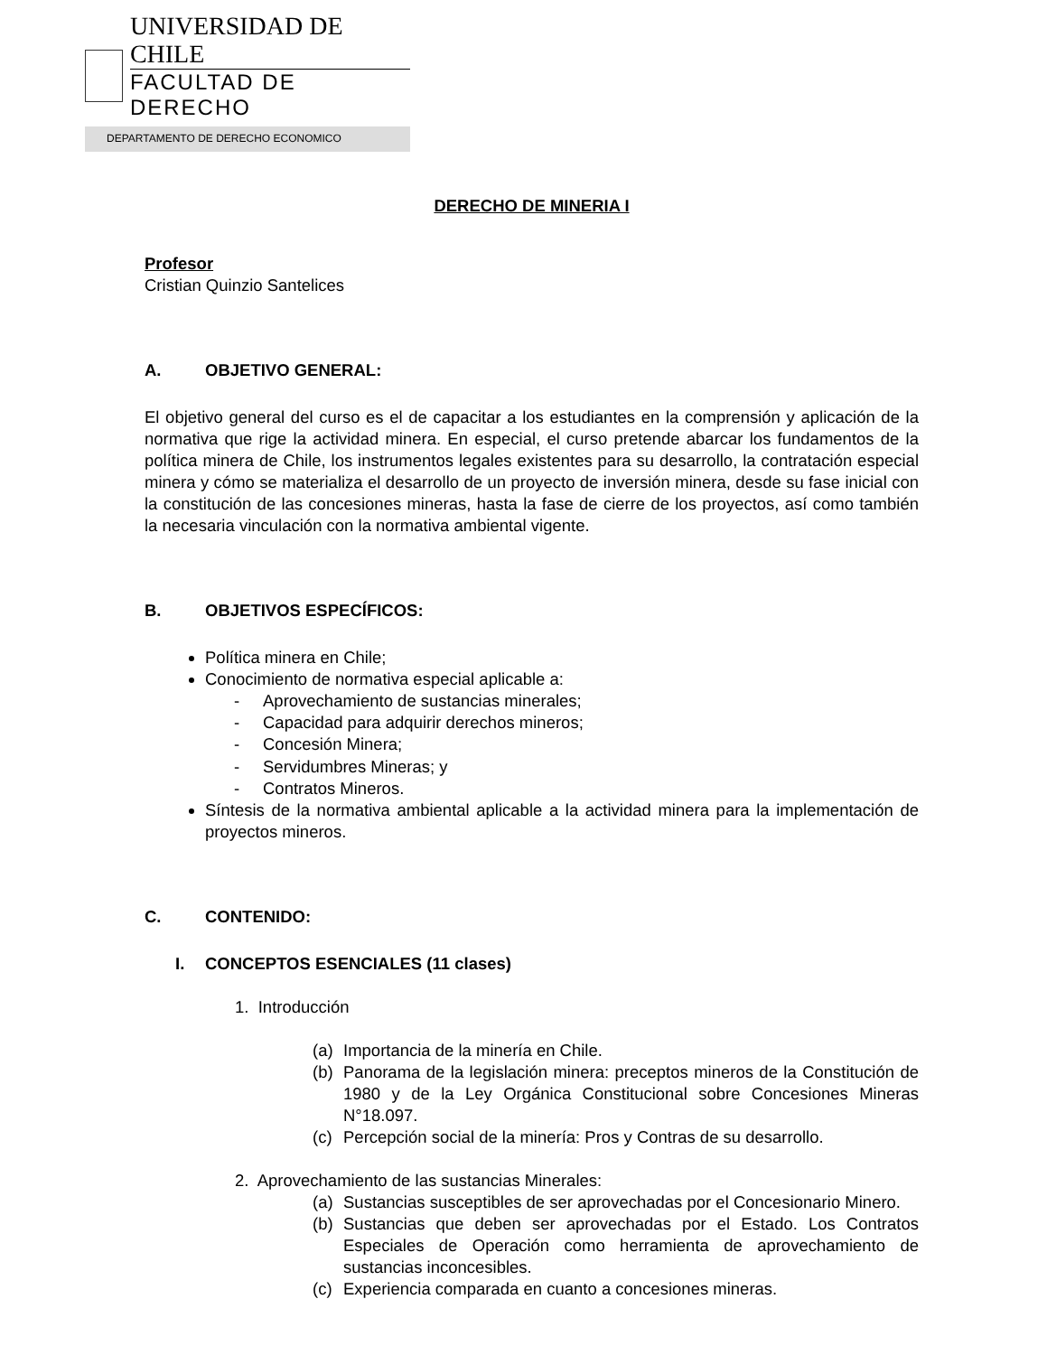UNIVERSIDAD DE CHILE
FACULTAD DE DERECHO
DEPARTAMENTO DE DERECHO ECONOMICO
DERECHO DE MINERIA I
Profesor
Cristian Quinzio Santelices
A. OBJETIVO GENERAL:
El objetivo general del curso es el de capacitar a los estudiantes en la comprensión y aplicación de la normativa que rige la actividad minera. En especial, el curso pretende abarcar los fundamentos de la política minera de Chile, los instrumentos legales existentes para su desarrollo, la contratación especial minera y cómo se materializa el desarrollo de un proyecto de inversión minera, desde su fase inicial con la constitución de las concesiones mineras, hasta la fase de cierre de los proyectos, así como también la necesaria vinculación con la normativa ambiental vigente.
B. OBJETIVOS ESPECÍFICOS:
Política minera en Chile;
Conocimiento de normativa especial aplicable a:
- Aprovechamiento de sustancias minerales;
- Capacidad para adquirir derechos mineros;
- Concesión Minera;
- Servidumbres Mineras; y
- Contratos Mineros.
Síntesis de la normativa ambiental aplicable a la actividad minera para la implementación de proyectos mineros.
C. CONTENIDO:
I. CONCEPTOS ESENCIALES (11 clases)
1. Introducción
(a) Importancia de la minería en Chile.
(b) Panorama de la legislación minera: preceptos mineros de la Constitución de 1980 y de la Ley Orgánica Constitucional sobre Concesiones Mineras N°18.097.
(c) Percepción social de la minería: Pros y Contras de su desarrollo.
2. Aprovechamiento de las sustancias Minerales:
(a) Sustancias susceptibles de ser aprovechadas por el Concesionario Minero.
(b) Sustancias que deben ser aprovechadas por el Estado. Los Contratos Especiales de Operación como herramienta de aprovechamiento de sustancias inconcesibles.
(c) Experiencia comparada en cuanto a concesiones mineras.